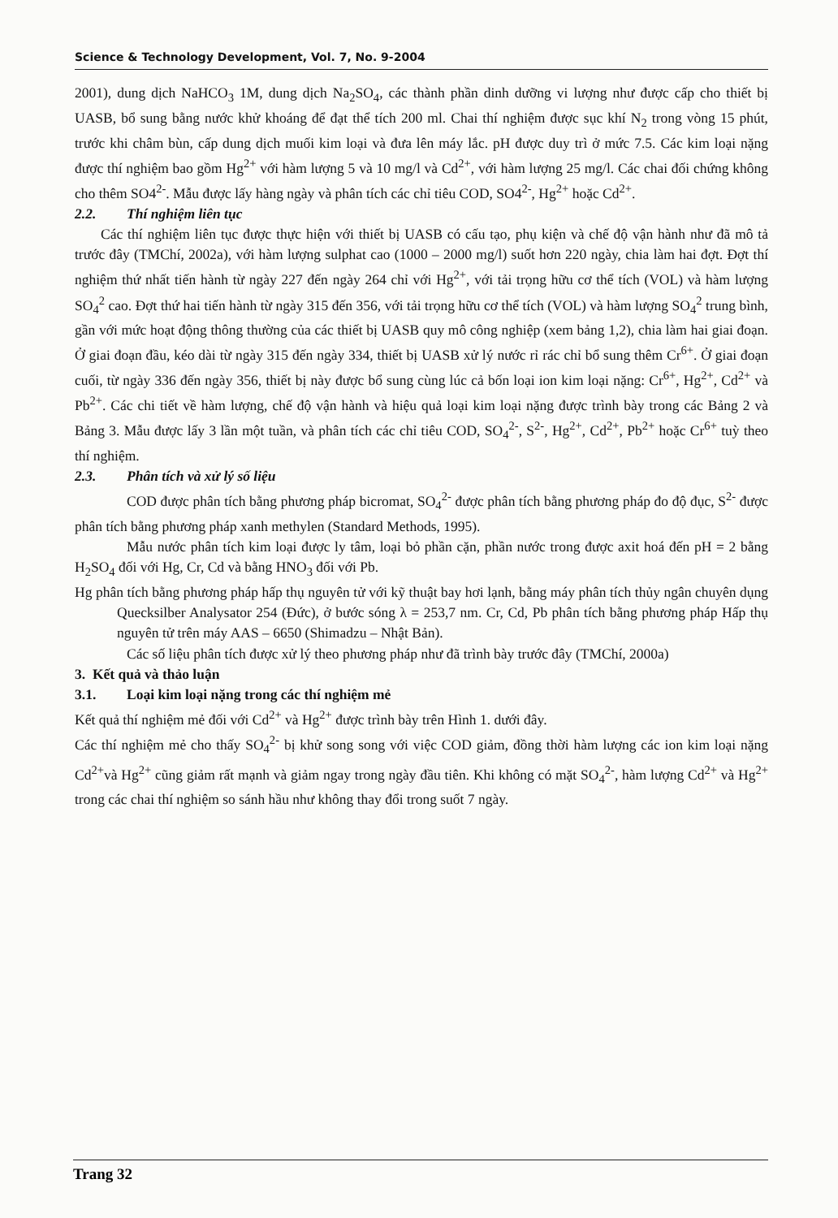Science & Technology Development, Vol. 7, No. 9-2004
2001), dung dịch NaHCO<sub>3</sub> 1M, dung dịch Na<sub>2</sub>SO<sub>4</sub>, các thành phần dinh dưỡng vi lượng như được cấp cho thiết bị UASB, bổ sung bằng nước khử khoáng để đạt thể tích 200 ml. Chai thí nghiệm được sục khí N<sub>2</sub> trong vòng 15 phút, trước khi châm bùn, cấp dung dịch muối kim loại và đưa lên máy lắc. pH được duy trì ở mức 7.5. Các kim loại nặng được thí nghiệm bao gồm Hg<sup>2+</sup> với hàm lượng 5 và 10 mg/l và Cd<sup>2+</sup>, với hàm lượng 25 mg/l. Các chai đối chứng không cho thêm SO4<sup>2-</sup>. Mẫu được lấy hàng ngày và phân tích các chỉ tiêu COD, SO4<sup>2-</sup>, Hg<sup>2+</sup> hoặc Cd<sup>2+</sup>.
2.2. Thí nghiệm liên tục
Các thí nghiệm liên tục được thực hiện với thiết bị UASB có cấu tạo, phụ kiện và chế độ vận hành như đã mô tả trước đây (TMChí, 2002a), với hàm lượng sulphat cao (1000 – 2000 mg/l) suốt hơn 220 ngày, chia làm hai đợt. Đợt thí nghiệm thứ nhất tiến hành từ ngày 227 đến ngày 264 chỉ với Hg<sup>2+</sup>, với tải trọng hữu cơ thể tích (VOL) và hàm lượng SO<sub>4</sub><sup>2</sup> cao. Đợt thứ hai tiến hành từ ngày 315 đến 356, với tải trọng hữu cơ thể tích (VOL) và hàm lượng SO<sub>4</sub><sup>2</sup> trung bình, gần với mức hoạt động thông thường của các thiết bị UASB quy mô công nghiệp (xem bảng 1,2), chia làm hai giai đoạn. Ở giai đoạn đầu, kéo dài từ ngày 315 đến ngày 334, thiết bị UASB xử lý nước rỉ rác chỉ bổ sung thêm Cr<sup>6+</sup>. Ở giai đoạn cuối, từ ngày 336 đến ngày 356, thiết bị này được bổ sung cùng lúc cả bốn loại ion kim loại nặng: Cr<sup>6+</sup>, Hg<sup>2+</sup>, Cd<sup>2+</sup> và Pb<sup>2+</sup>. Các chi tiết về hàm lượng, chế độ vận hành và hiệu quả loại kim loại nặng được trình bày trong các Bảng 2 và Bảng 3. Mẫu được lấy 3 lần một tuần, và phân tích các chỉ tiêu COD, SO<sub>4</sub><sup>2-</sup>, S<sup>2-</sup>, Hg<sup>2+</sup>, Cd<sup>2+</sup>, Pb<sup>2+</sup> hoặc Cr<sup>6+</sup> tuỳ theo thí nghiệm.
2.3. Phân tích và xử lý số liệu
COD được phân tích bằng phương pháp bicromat, SO<sub>4</sub><sup>2-</sup> được phân tích bằng phương pháp đo độ đục, S<sup>2-</sup> được phân tích bằng phương pháp xanh methylen (Standard Methods, 1995).
Mẫu nước phân tích kim loại được ly tâm, loại bỏ phần cặn, phần nước trong được axit hoá đến pH = 2 bằng H<sub>2</sub>SO<sub>4</sub> đối với Hg, Cr, Cd và bằng HNO<sub>3</sub> đối với Pb.
Hg phân tích bằng phương pháp hấp thụ nguyên tử với kỹ thuật bay hơi lạnh, bằng máy phân tích thủy ngân chuyên dụng Quecksilber Analysator 254 (Đức), ở bước sóng λ = 253,7 nm. Cr, Cd, Pb phân tích bằng phương pháp Hấp thụ nguyên tử trên máy AAS – 6650 (Shimadzu – Nhật Bản).
Các số liệu phân tích được xử lý theo phương pháp như đã trình bày trước đây (TMChí, 2000a)
3. Kết quả và thảo luận
3.1. Loại kim loại nặng trong các thí nghiệm mẻ
Kết quả thí nghiệm mẻ đối với Cd<sup>2+</sup> và Hg<sup>2+</sup> được trình bày trên Hình 1. dưới đây.
Các thí nghiệm mẻ cho thấy SO<sub>4</sub><sup>2-</sup> bị khử song song với việc COD giảm, đồng thời hàm lượng các ion kim loại nặng Cd<sup>2+</sup>và Hg<sup>2+</sup> cũng giảm rất mạnh và giảm ngay trong ngày đầu tiên. Khi không có mặt SO<sub>4</sub><sup>2-</sup>, hàm lượng Cd<sup>2+</sup> và Hg<sup>2+</sup> trong các chai thí nghiệm so sánh hầu như không thay đổi trong suốt 7 ngày.
Trang 32